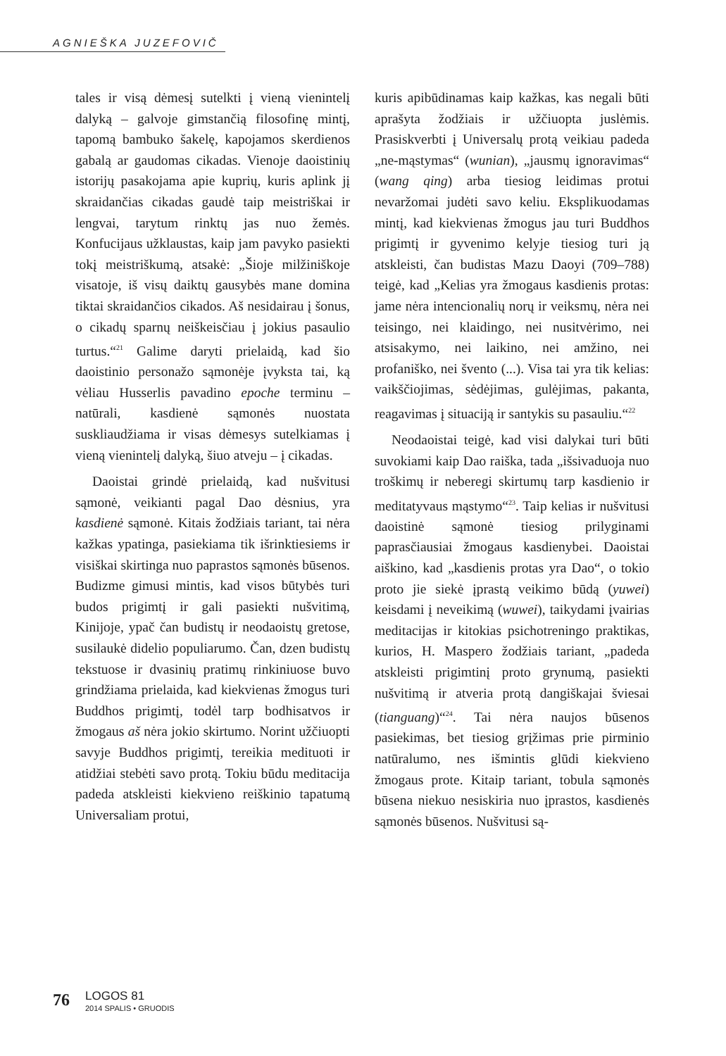AGNIEŠKA JUZEFOVIČ
tales ir visą dėmesį sutelkti į vieną vienintelį dalyką – galvoje gimstančią filosofinę mintį, tapomą bambuko šakelę, kapojamos skerdienos gabalą ar gaudomas cikadas. Vienoje daoistinių istorijų pasakojama apie kuprių, kuris aplink jį skraidančias cikadas gaudė taip meistriškai ir lengvai, tarytum rinktų jas nuo žemės. Konfucijaus užklaustas, kaip jam pavyko pasiekti tokį meistriškumą, atsakė: „Šioje milžiniškoje visatoje, iš visų daiktų gausybės mane domina tiktai skraidančios cikados. Aš nesidairau į šonus, o cikadų sparnų neiškeisčiau į jokius pasaulio turtus.“<sup>21</sup> Galime daryti prielaidą, kad šio daoistinio personažo sąmonėje įvyksta tai, ką vėliau Husserlis pavadino epoche terminu – natūrali, kasdienė sąmonės nuostata suskliaudžiama ir visas dėmesys sutelkiamas į vieną vienintelį dalyką, šiuo atveju – į cikadas.
Daoistai grindė prielaidą, kad nušvitusi sąmonė, veikianti pagal Dao dėsnius, yra kasdienė sąmonė. Kitais žodžiais tariant, tai nėra kažkas ypatinga, pasiekiama tik išrinktiesiems ir visiškai skirtinga nuo paprastos sąmonės būsenos. Budizme gimusi mintis, kad visos būtybės turi budos prigimtį ir gali pasiekti nušvitimą, Kinijoje, ypač čan budistų ir neodaoistų gretose, susilaukė didelio populiarumo. Čan, dzen budistų tekstuose ir dvasinių pratimų rinkiniuose buvo grindžiama prielaida, kad kiekvienas žmogus turi Buddhos prigimtį, todėl tarp bodhisatvos ir žmogaus aš nėra jokio skirtumo. Norint užčiuopti savyje Buddhos prigimtį, tereikia medituoti ir atidžiai stebėti savo protą. Tokiu būdu meditacija padeda atskleisti kiekvieno reiškinio tapatumą Universaliam protui,
kuris apibūdinamas kaip kažkas, kas negali būti aprašyta žodžiais ir užčiuopta juslėmis. Prasiskverbti į Universalų protą veikiau padeda „ne-mąstymas“ (wunian), „jausmų ignoravimas“ (wang qing) arba tiesiog leidimas protui nevaržomai judėti savo keliu. Eksplikuodamas mintį, kad kiekvienas žmogus jau turi Buddhos prigimtį ir gyvenimo kelyje tiesiog turi ją atskleisti, čan budistas Mazu Daoyi (709–788) teigė, kad „Kelias yra žmogaus kasdienis protas: jame nėra intencionalių norų ir veiksmų, nėra nei teisingo, nei klaidingo, nei nusitvėrimo, nei atsisakymo, nei laikino, nei amžino, nei profaniško, nei švento (...). Visa tai yra tik kelias: vaikščiojimas, sėdėjimas, gulėjimas, pakanta, reagavimas į situaciją ir santykis su pasauliu.“<sup>22</sup>
Neodaoistai teigė, kad visi dalykai turi būti suvokiami kaip Dao raiška, tada „išsivaduoja nuo troškimų ir neberegi skirtumų tarp kasdienio ir meditatyvaus mąstymo“<sup>23</sup>. Taip kelias ir nušvitusi daoistinė sąmonė tiesiog prilyginami paprasčiausiai žmogaus kasdienybei. Daoistai aiškino, kad „kasdienis protas yra Dao“, o tokio proto jie siekė įprastą veikimo būdą (yuwei) keisdami į neveikimą (wuwei), taikydami įvairias meditacijas ir kitokias psichotreningo praktikas, kurios, H. Maspero žodžiais tariant, „padeda atskleisti prigimtinį proto grynumą, pasiekti nušvitimą ir atveria protą dangiškajai šviesai (tianguang)“<sup>24</sup>. Tai nėra naujos būsenos pasiekimas, bet tiesiog grįžimas prie pirminio natūralumo, nes išmintis glūdi kiekvieno žmogaus prote. Kitaip tariant, tobula sąmonės būsena niekuo nesiskiria nuo įprastos, kasdienės sąmonės būsenos. Nušvitusi są-
76 LOGOS 81
2014 SPALIS • GRUODIS